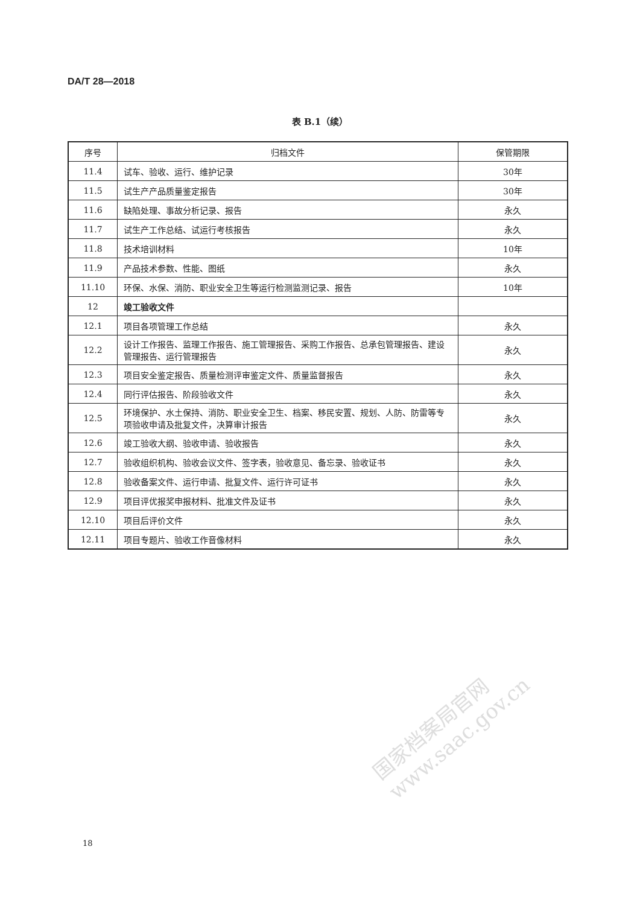DA/T 28—2018
表 B.1（续）
| 序号 | 归档文件 | 保管期限 |
| --- | --- | --- |
| 11.4 | 试车、验收、运行、维护记录 | 30年 |
| 11.5 | 试生产产品质量鉴定报告 | 30年 |
| 11.6 | 缺陷处理、事故分析记录、报告 | 永久 |
| 11.7 | 试生产工作总结、试运行考核报告 | 永久 |
| 11.8 | 技术培训材料 | 10年 |
| 11.9 | 产品技术参数、性能、图纸 | 永久 |
| 11.10 | 环保、水保、消防、职业安全卫生等运行检测监测记录、报告 | 10年 |
| 12 | 竣工验收文件 | |
| 12.1 | 项目各项管理工作总结 | 永久 |
| 12.2 | 设计工作报告、监理工作报告、施工管理报告、采购工作报告、总承包管理报告、建设管理报告、运行管理报告 | 永久 |
| 12.3 | 项目安全鉴定报告、质量检测评审鉴定文件、质量监督报告 | 永久 |
| 12.4 | 同行评估报告、阶段验收文件 | 永久 |
| 12.5 | 环境保护、水土保持、消防、职业安全卫生、档案、移民安置、规划、人防、防雷等专项验收申请及批复文件，决算审计报告 | 永久 |
| 12.6 | 竣工验收大纲、验收申请、验收报告 | 永久 |
| 12.7 | 验收组织机构、验收会议文件、签字表，验收意见、备忘录、验收证书 | 永久 |
| 12.8 | 验收备案文件、运行申请、批复文件、运行许可证书 | 永久 |
| 12.9 | 项目评优报奖申报材料、批准文件及证书 | 永久 |
| 12.10 | 项目后评价文件 | 永久 |
| 12.11 | 项目专题片、验收工作音像材料 | 永久 |
国家档案局官网
www.saac.gov.cn
18